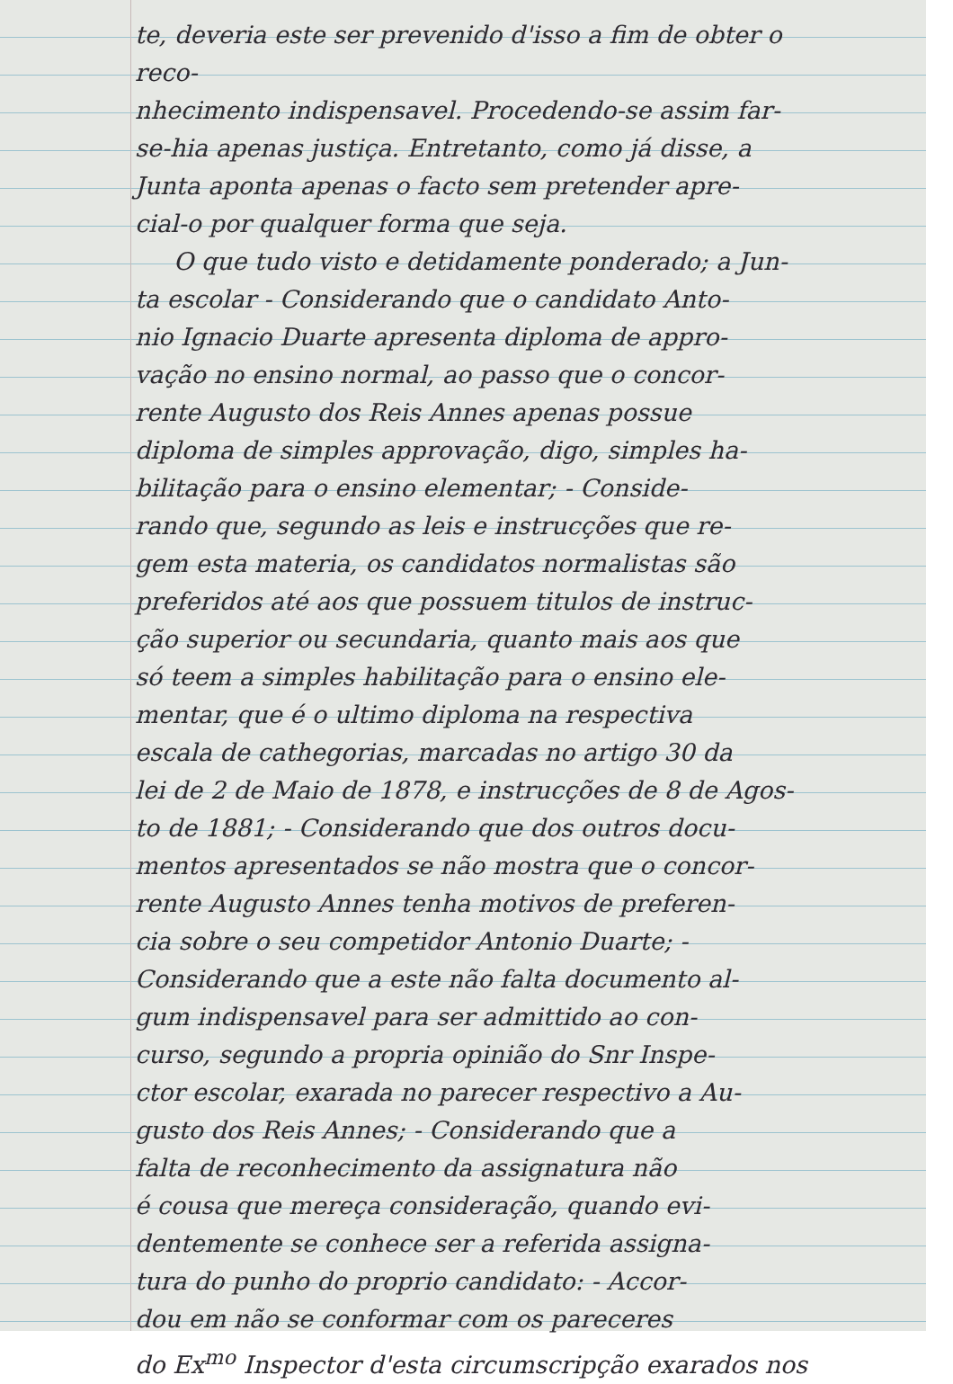te, deveria este ser prevenido d'isso a fim de obter o reco-
nhecimento indispensavel. Procedendo-se assim far-
se-hia apenas justiça. Entretanto, como já disse, a
Junta aponta apenas o facto sem pretender apre-
cial-o por qualquer forma que seja.
O que tudo visto e detidamente ponderado; a Jun-
ta escolar - Considerando que o candidato Anto-
nio Ignacio Duarte apresenta diploma de appro-
vação no ensino normal, ao passo que o concor-
rente Augusto dos Reis Annes apenas possue
diploma de simples approvação, digo, simples ha-
bilitação para o ensino elementar; - Conside-
rando que, segundo as leis e instrucções que re-
gem esta materia, os candidatos normalistas são
preferidos até aos que possuem titulos de instruc-
ção superior ou secundaria, quanto mais aos que
só teem a simples habilitação para o ensino ele-
mentar, que é o ultimo diploma na respectiva
escala de cathegorias, marcadas no artigo 30 da
lei de 2 de Maio de 1878, e instrucções de 8 de Agos-
to de 1881; - Considerando que dos outros docu-
mentos apresentados se não mostra que o concor-
rente Augusto Annes tenha motivos de preferen-
cia sobre o seu competidor Antonio Duarte; -
Considerando que a este não falta documento al-
gum indispensavel para ser admittido ao con-
curso, segundo a propria opinião do Snr Inspe-
ctor escolar, exarada no parecer respectivo a Au-
gusto dos Reis Annes; - Considerando que a
falta de reconhecimento da assignatura não
é cousa que mereça consideração, quando evi-
dentemente se conhece ser a referida assigna-
tura do punho do proprio candidato: - Accor-
dou em não se conformar com os pareceres
do Ex<sup>mo</sup> Inspector d'esta circumscripção exarados nos